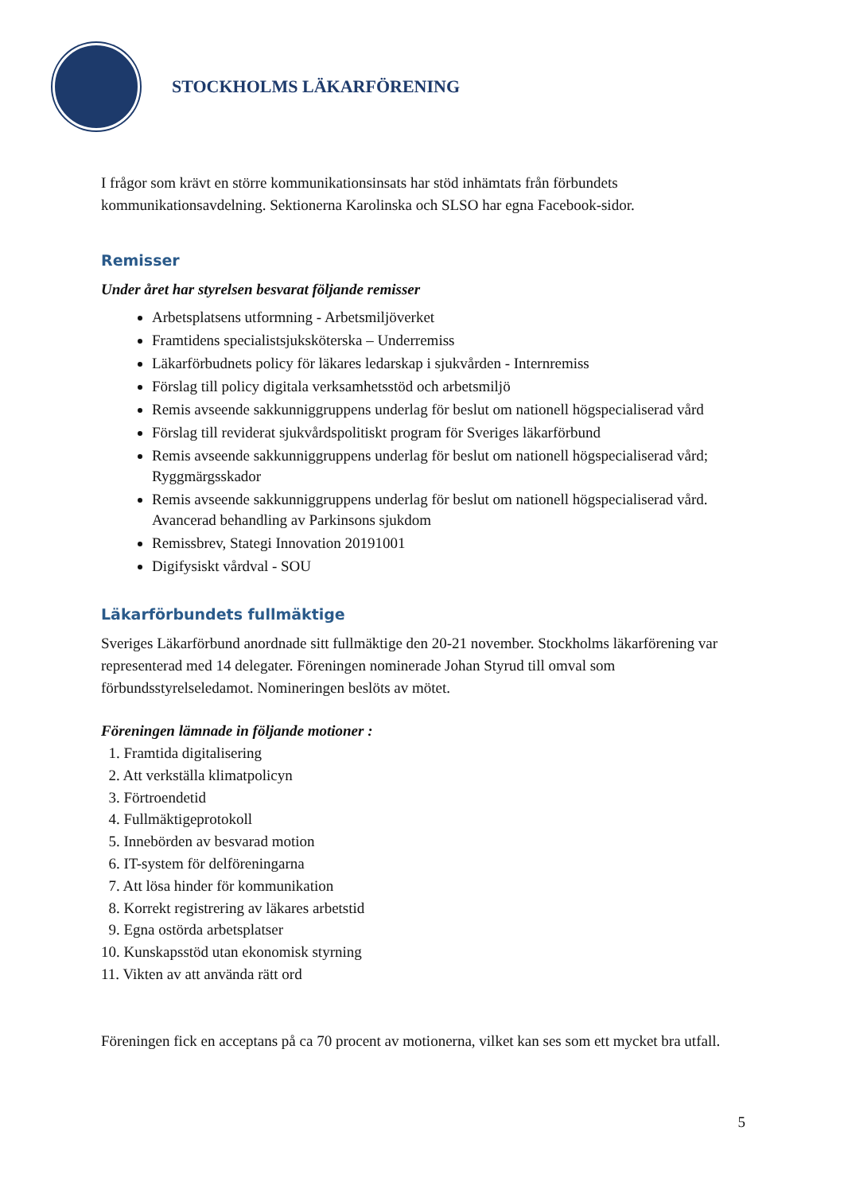STOCKHOLMS LÄKARFÖRENING
I frågor som krävt en större kommunikationsinsats har stöd inhämtats från förbundets kommunikationsavdelning. Sektionerna Karolinska och SLSO har egna Facebook-sidor.
Remisser
Under året har styrelsen besvarat följande remisser
Arbetsplatsens utformning - Arbetsmiljöverket
Framtidens specialistsjuksköterska – Underremiss
Läkarförbudnets policy för läkares ledarskap i sjukvården - Internremiss
Förslag till policy digitala verksamhetsstöd och arbetsmiljö
Remis avseende sakkunniggruppens underlag för beslut om nationell högspecialiserad vård
Förslag till reviderat sjukvårdspolitiskt program för Sveriges läkarförbund
Remis avseende sakkunniggruppens underlag för beslut om nationell högspecialiserad vård; Ryggmärgsskador
Remis avseende sakkunniggruppens underlag för beslut om nationell högspecialiserad vård. Avancerad behandling av Parkinsons sjukdom
Remissbrev, Stategi Innovation 20191001
Digifysiskt vårdval - SOU
Läkarförbundets fullmäktige
Sveriges Läkarförbund anordnade sitt fullmäktige den 20-21 november. Stockholms läkarförening var representerad med 14 delegater. Föreningen nominerade Johan Styrud till omval som förbundsstyrelseledamot. Nomineringen beslöts av mötet.
Föreningen lämnade in följande motioner :
1. Framtida digitalisering
2. Att verkställa klimatpolicyn
3. Förtroendetid
4. Fullmäktigeprotokoll
5. Innebörden av besvarad motion
6. IT-system för delföreningarna
7. Att lösa hinder för kommunikation
8. Korrekt registrering av läkares arbetstid
9. Egna ostörda arbetsplatser
10. Kunskapsstöd utan ekonomisk styrning
11. Vikten av att använda rätt ord
Föreningen fick en acceptans på ca 70 procent av motionerna, vilket kan ses som ett mycket bra utfall.
5